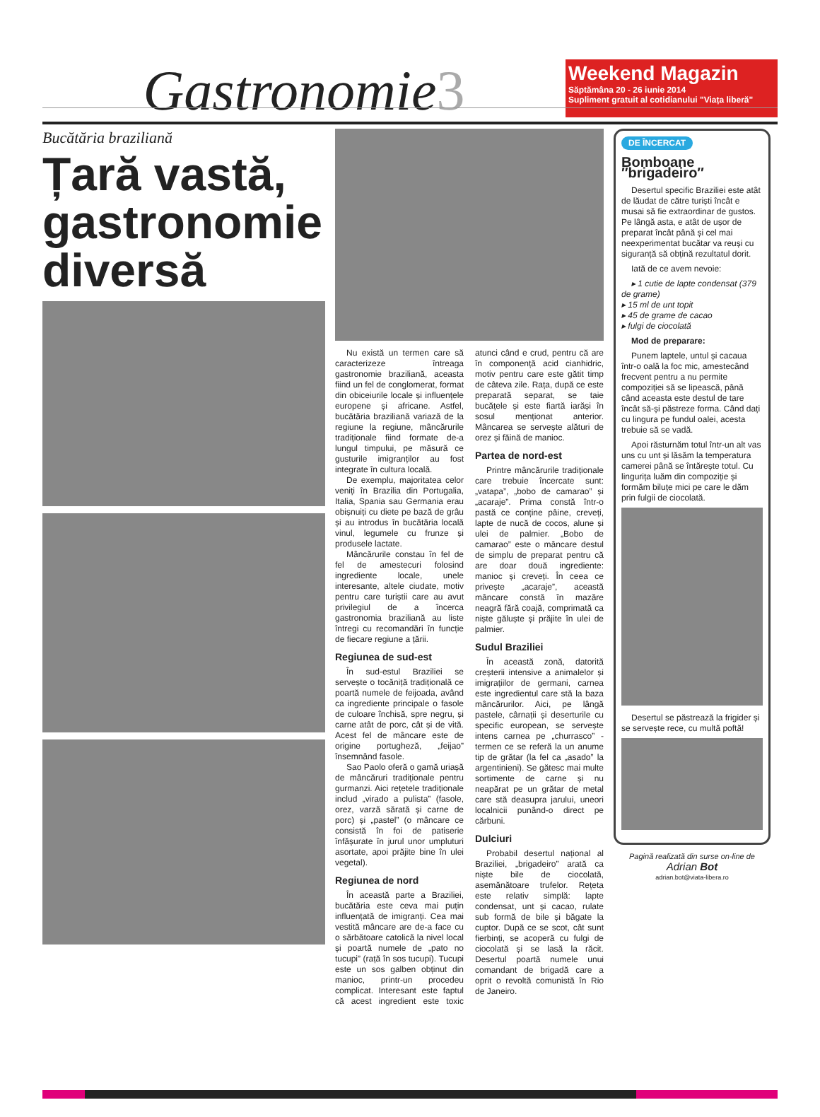Gastronomie3
Weekend Magazin
Săptămâna 20 - 26 iunie 2014
Supliment gratuit al cotidianului "Viața liberă"
Bucătăria braziliană
Țară vastă, gastronomie diversă
Nu există un termen care să caracterizeze întreaga gastronomie braziliană, aceasta fiind un fel de conglomerat, format din obiceiurile locale și influențele europene și africane. Astfel, bucătăria braziliană variază de la regiune la regiune, mâncărurile tradiționale fiind formate de-a lungul timpului, pe măsură ce gusturile imigranților au fost integrate în cultura locală.
De exemplu, majoritatea celor veniți în Brazilia din Portugalia, Italia, Spania sau Germania erau obișnuiți cu diete pe bază de grâu și au introdus în bucătăria locală vinul, legumele cu frunze și produsele lactate.
Mâncărurile constau în fel de fel de amestecuri folosind ingrediente locale, unele interesante, altele ciudate, motiv pentru care turiștii care au avut privilegiul de a încerca gastronomia braziliană au liste întregi cu recomandări în funcție de fiecare regiune a țării.
Regiunea de sud-est
În sud-estul Braziliei se servește o tocăniță tradițională ce poartă numele de feijoada, având ca ingrediente principale o fasole de culoare închisă, spre negru, și carne atât de porc, cât și de vită. Acest fel de mâncare este de origine portugheză, „feijao” însemnând fasole.
Sao Paolo oferă o gamă uriașă de mâncăruri tradiționale pentru gurmanzi. Aici rețetele tradiționale includ „virado a pulista” (fasole, orez, varză sărată și carne de porc) și „pastel” (o mâncare ce consistă în foi de patiserie înfășurate în jurul unor umpluturi asortate, apoi prăjite bine în ulei vegetal).
Regiunea de nord
În această parte a Braziliei, bucătăria este ceva mai puțin influențată de imigranți. Cea mai vestită mâncare are de-a face cu o sărbătoare catolică la nivel local și poartă numele de „pato no tucupi” (rață în sos tucupi). Tucupi este un sos galben obținut din manioc, printr-un procedeu complicat. Interesant este faptul că acest ingredient este toxic atunci când e crud, pentru că are în componență acid cianhidric, motiv pentru care este gătit timp de câteva zile. Rața, după ce este preparată separat, se taie bucățele și este fiartă iarăși în sosul menționat anterior. Mâncarea se servește alături de orez și făină de manioc.
Partea de nord-est
Printre mâncărurile tradiționale care trebuie încercate sunt: „vatapa”, „bobo de camarao” și „acaraje”. Prima constă într-o pastă ce conține pâine, creveți, lapte de nucă de cocos, alune și ulei de palmier. „Bobo de camarao” este o mâncare destul de simplu de preparat pentru că are doar două ingrediente: manioc și creveți. În ceea ce privește „acaraje”, această mâncare constă în mazăre neagră fără coajă, comprimată ca niște găluște și prăjite în ulei de palmier.
Sudul Braziliei
În această zonă, datorită creșterii intensive a animalelor și imigrațiilor de germani, carnea este ingredientul care stă la baza mâncărurilor. Aici, pe lângă pastele, cârnații și deserturile cu specific european, se servește intens carnea pe „churrasco” - termen ce se referă la un anume tip de grătar (la fel ca „asado” la argentinieni). Se gătesc mai multe sortimente de carne și nu neapărat pe un grătar de metal care stă deasupra jarului, uneori localnicii punând-o direct pe cărbuni.
Dulciuri
Probabil desertul național al Braziliei, „brigadeiro” arată ca niște bile de ciocolată, asemănătoare trufelor. Rețeta este relativ simplă: lapte condensat, unt și cacao, rulate sub formă de bile și băgate la cuptor. După ce se scot, cât sunt fierbinți, se acoperă cu fulgi de ciocolată și se lasă la răcit. Desertul poartă numele unui comandant de brigadă care a oprit o revoltă comunistă în Rio de Janeiro.
DE ÎNCERCAT
Bomboane ″brigadeiro″
Desertul specific Braziliei este atât de lăudat de către turiști încât e musai să fie extraordinar de gustos. Pe lângă asta, e atât de ușor de preparat încât până și cel mai neexperimentat bucătar va reuși cu siguranță să obțină rezultatul dorit.
Iată de ce avem nevoie:
▸ 1 cutie de lapte condensat (379 de grame)
▸ 15 ml de unt topit
▸ 45 de grame de cacao
▸ fulgi de ciocolată
Mod de preparare:
Punem laptele, untul și cacaua într-o oală la foc mic, amestecând frecvent pentru a nu permite compoziției să se lipească, până când aceasta este destul de tare încât să-și păstreze forma. Când dați cu lingura pe fundul oalei, acesta trebuie să se vadă.
Apoi răsturnăm totul într-un alt vas uns cu unt și lăsăm la temperatura camerei până se întărește totul. Cu lingurița luăm din compoziție și formăm biluțe mici pe care le dăm prin fulgii de ciocolată.
Desertul se păstrează la frigider și se servește rece, cu multă poftă!
Pagină realizată din surse on-line de
Adrian Bot
adrian.bot@viata-libera.ro